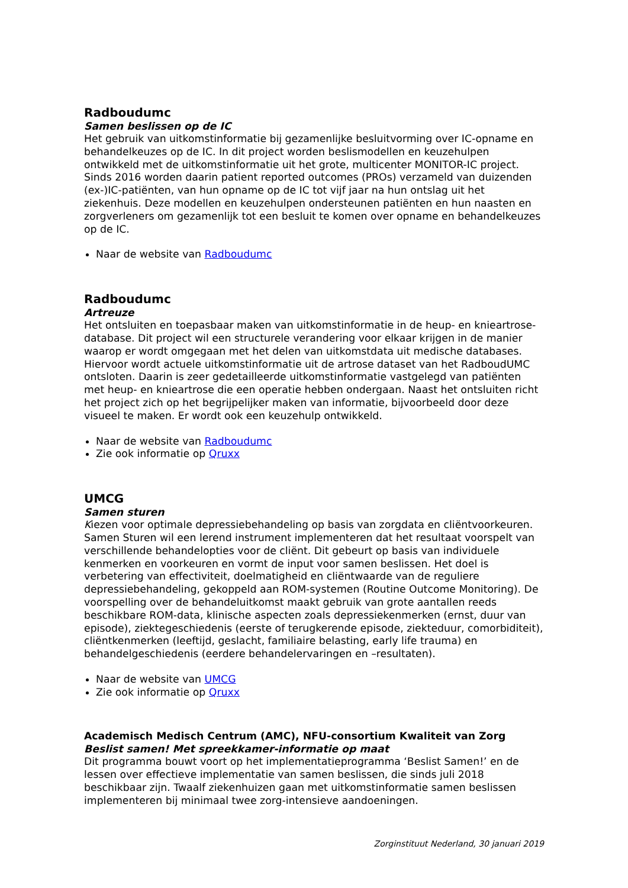Radboudumc
Samen beslissen op de IC
Het gebruik van uitkomstinformatie bij gezamenlijke besluitvorming over IC-opname en behandelkeuzes op de IC. In dit project worden beslismodellen en keuzehulpen ontwikkeld met de uitkomstinformatie uit het grote, multicenter MONITOR-IC project. Sinds 2016 worden daarin patient reported outcomes (PROs) verzameld van duizenden (ex-)IC-patiënten, van hun opname op de IC tot vijf jaar na hun ontslag uit het ziekenhuis. Deze modellen en keuzehulpen ondersteunen patiënten en hun naasten en zorgverleners om gezamenlijk tot een besluit te komen over opname en behandelkeuzes op de IC.
Naar de website van Radboudumc
Radboudumc
Artreuze
Het ontsluiten en toepasbaar maken van uitkomstinformatie in de heup- en knieartrose-database. Dit project wil een structurele verandering voor elkaar krijgen in de manier waarop er wordt omgegaan met het delen van uitkomstdata uit medische databases. Hiervoor wordt actuele uitkomstinformatie uit de artrose dataset van het RadboudUMC ontsloten. Daarin is zeer gedetailleerde uitkomstinformatie vastgelegd van patiënten met heup- en knieartrose die een operatie hebben ondergaan. Naast het ontsluiten richt het project zich op het begrijpelijker maken van informatie, bijvoorbeeld door deze visueel te maken. Er wordt ook een keuzehulp ontwikkeld.
Naar de website van Radboudumc
Zie ook informatie op Qruxx
UMCG
Samen sturen
Kiezen voor optimale depressiebehandeling op basis van zorgdata en cliëntvoorkeuren. Samen Sturen wil een lerend instrument implementeren dat het resultaat voorspelt van verschillende behandelopties voor de cliënt. Dit gebeurt op basis van individuele kenmerken en voorkeuren en vormt de input voor samen beslissen. Het doel is verbetering van effectiviteit, doelmatigheid en cliëntwaarde van de reguliere depressiebehandeling, gekoppeld aan ROM-systemen (Routine Outcome Monitoring). De voorspelling over de behandeluitkomst maakt gebruik van grote aantallen reeds beschikbare ROM-data, klinische aspecten zoals depressiekenmerken (ernst, duur van episode), ziektegeschiedenis (eerste of terugkerende episode, ziekteduur, comorbiditeit), cliëntkenmerken (leeftijd, geslacht, familiaire belasting, early life trauma) en behandelgeschiedenis (eerdere behandelervaringen en –resultaten).
Naar de website van UMCG
Zie ook informatie op Qruxx
Academisch Medisch Centrum (AMC), NFU-consortium Kwaliteit van Zorg
Beslist samen! Met spreekkamer-informatie op maat
Dit programma bouwt voort op het implementatieprogramma ‘Beslist Samen!’ en de lessen over effectieve implementatie van samen beslissen, die sinds juli 2018 beschikbaar zijn. Twaalf ziekenhuizen gaan met uitkomstinformatie samen beslissen implementeren bij minimaal twee zorg-intensieve aandoeningen.
Zorginstituut Nederland, 30 januari 2019